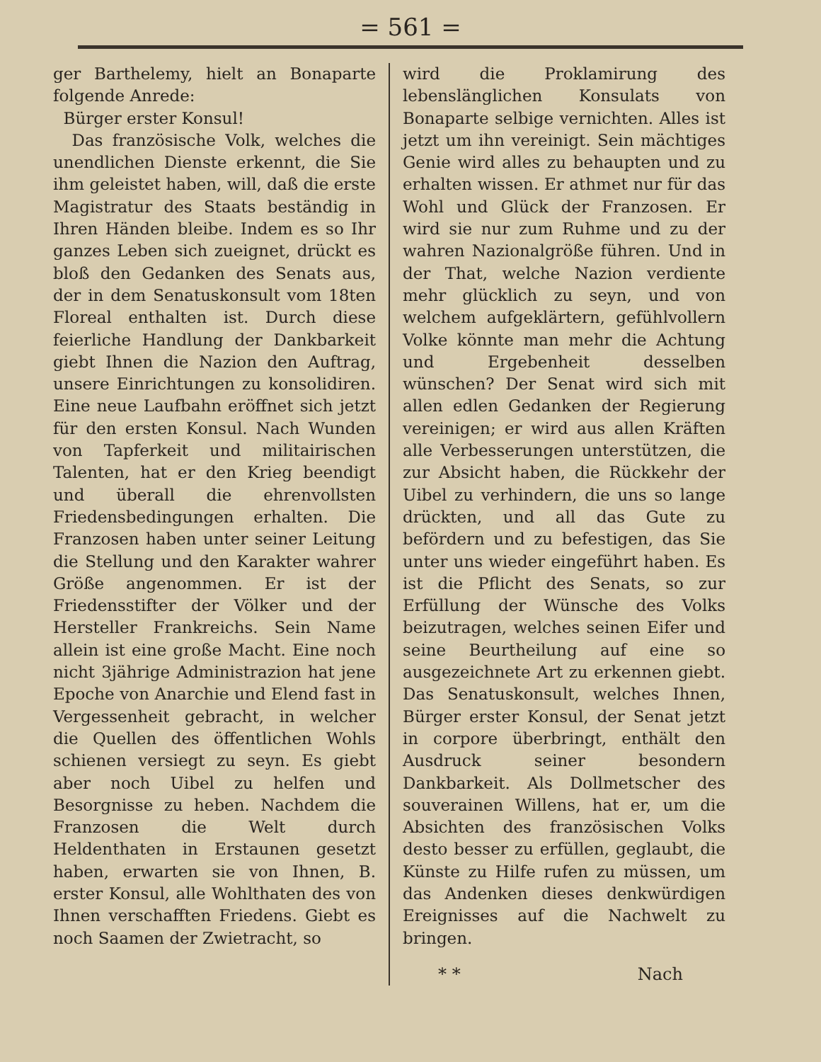= 561 =
ger Barthelemy, hielt an Bonaparte folgende Anrede:
Bürger erster Konsul!
Das französische Volk, welches die unendlichen Dienste erkennt, die Sie ihm geleistet haben, will, daß die erste Magistratur des Staats beständig in Ihren Händen bleibe. Indem es so Ihr ganzes Leben sich zueignet, drückt es bloß den Gedanken des Senats aus, der in dem Senatuskonsult vom 18ten Floreal enthalten ist. Durch diese feierliche Handlung der Dankbarkeit giebt Ihnen die Nazion den Auftrag, unsere Einrichtungen zu konsolidiren. Eine neue Laufbahn eröffnet sich jetzt für den ersten Konsul. Nach Wunden von Tapferkeit und militairischen Talenten, hat er den Krieg beendigt und überall die ehrenvollsten Friedensbedingungen erhalten. Die Franzosen haben unter seiner Leitung die Stellung und den Karakter wahrer Größe angenommen. Er ist der Friedensstifter der Völker und der Hersteller Frankreichs. Sein Name allein ist eine große Macht. Eine noch nicht 3jährige Administrazion hat jene Epoche von Anarchie und Elend fast in Vergessenheit gebracht, in welcher die Quellen des öffentlichen Wohls schienen versiegt zu seyn. Es giebt aber noch Uibel zu helfen und Besorgnisse zu heben. Nachdem die Franzosen die Welt durch Heldenthaten in Erstaunen gesetzt haben, erwarten sie von Ihnen, B. erster Konsul, alle Wohlthaten des von Ihnen verschafften Friedens. Giebt es noch Saamen der Zwietracht, so
wird die Proklamirung des lebenslänglichen Konsulats von Bonaparte selbige vernichten. Alles ist jetzt um ihn vereinigt. Sein mächtiges Genie wird alles zu behaupten und zu erhalten wissen. Er athmet nur für das Wohl und Glück der Franzosen. Er wird sie nur zum Ruhme und zu der wahren Nazionalgröße führen. Und in der That, welche Nazion verdiente mehr glücklich zu seyn, und von welchem aufgeklärtern, gefühlvollern Volke könnte man mehr die Achtung und Ergebenheit desselben wünschen? Der Senat wird sich mit allen edlen Gedanken der Regierung vereinigen; er wird aus allen Kräften alle Verbesserungen unterstützen, die zur Absicht haben, die Rückkehr der Uibel zu verhindern, die uns so lange drückten, und all das Gute zu befördern und zu befestigen, das Sie unter uns wieder eingeführt haben. Es ist die Pflicht des Senats, so zur Erfüllung der Wünsche des Volks beizutragen, welches seinen Eifer und seine Beurtheilung auf eine so ausgezeichnete Art zu erkennen giebt. Das Senatuskonsult, welches Ihnen, Bürger erster Konsul, der Senat jetzt in corpore überbringt, enthält den Ausdruck seiner besondern Dankbarkeit. Als Dollmetscher des souverainen Willens, hat er, um die Absichten des französischen Volks desto besser zu erfüllen, geglaubt, die Künste zu Hilfe rufen zu müssen, um das Andenken dieses denkwürdigen Ereignisses auf die Nachwelt zu bringen.
* * Nach